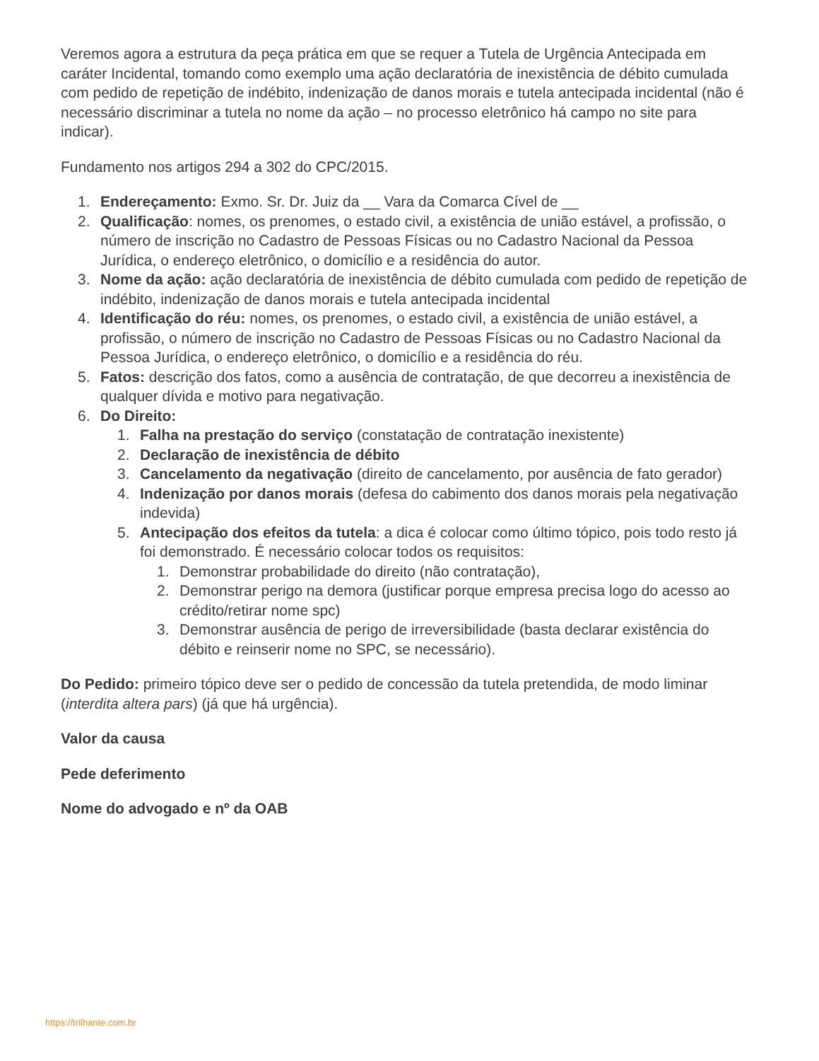Veremos agora a estrutura da peça prática em que se requer a Tutela de Urgência Antecipada em caráter Incidental, tomando como exemplo uma ação declaratória de inexistência de débito cumulada com pedido de repetição de indébito, indenização de danos morais e tutela antecipada incidental (não é necessário discriminar a tutela no nome da ação – no processo eletrônico há campo no site para indicar).
Fundamento nos artigos 294 a 302 do CPC/2015.
1. Endereçamento: Exmo. Sr. Dr. Juiz da __ Vara da Comarca Cível de __
2. Qualificação: nomes, os prenomes, o estado civil, a existência de união estável, a profissão, o número de inscrição no Cadastro de Pessoas Físicas ou no Cadastro Nacional da Pessoa Jurídica, o endereço eletrônico, o domicílio e a residência do autor.
3. Nome da ação: ação declaratória de inexistência de débito cumulada com pedido de repetição de indébito, indenização de danos morais e tutela antecipada incidental
4. Identificação do réu: nomes, os prenomes, o estado civil, a existência de união estável, a profissão, o número de inscrição no Cadastro de Pessoas Físicas ou no Cadastro Nacional da Pessoa Jurídica, o endereço eletrônico, o domicílio e a residência do réu.
5. Fatos: descrição dos fatos, como a ausência de contratação, de que decorreu a inexistência de qualquer dívida e motivo para negativação.
6. Do Direito:
1. Falha na prestação do serviço (constatação de contratação inexistente)
2. Declaração de inexistência de débito
3. Cancelamento da negativação (direito de cancelamento, por ausência de fato gerador)
4. Indenização por danos morais (defesa do cabimento dos danos morais pela negativação indevida)
5. Antecipação dos efeitos da tutela: a dica é colocar como último tópico, pois todo resto já foi demonstrado. É necessário colocar todos os requisitos:
1. Demonstrar probabilidade do direito (não contratação),
2. Demonstrar perigo na demora (justificar porque empresa precisa logo do acesso ao crédito/retirar nome spc)
3. Demonstrar ausência de perigo de irreversibilidade (basta declarar existência do débito e reinserir nome no SPC, se necessário).
Do Pedido: primeiro tópico deve ser o pedido de concessão da tutela pretendida, de modo liminar (interdita altera pars) (já que há urgência).
Valor da causa
Pede deferimento
Nome do advogado e nº da OAB
https://trilhante.com.br